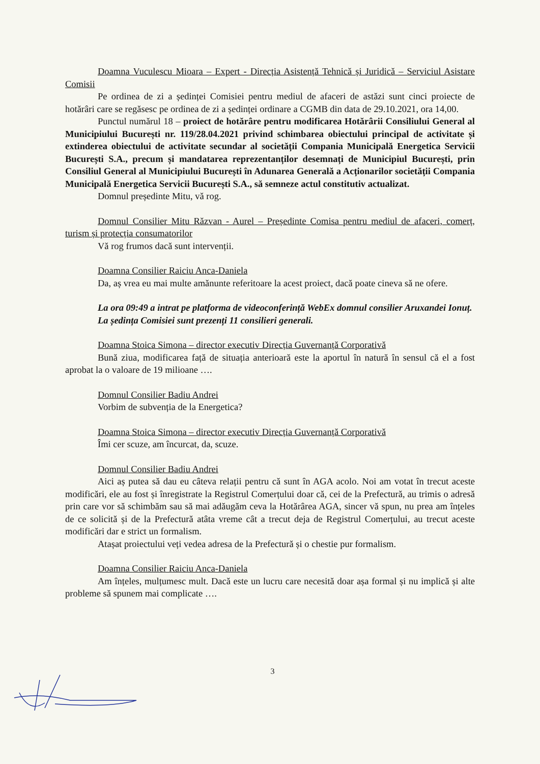Doamna Vuculescu Mioara – Expert - Direcția Asistență Tehnică și Juridică – Serviciul Asistare Comisii
Pe ordinea de zi a ședinței Comisiei pentru mediul de afaceri de astăzi sunt cinci proiecte de hotărâri care se regăsesc pe ordinea de zi a ședinței ordinare a CGMB din data de 29.10.2021, ora 14,00.
Punctul numărul 18 – proiect de hotărâre pentru modificarea Hotărârii Consiliului General al Municipiului București nr. 119/28.04.2021 privind schimbarea obiectului principal de activitate și extinderea obiectului de activitate secundar al societății Compania Municipală Energetica Servicii București S.A., precum și mandatarea reprezentanților desemnați de Municipiul București, prin Consiliul General al Municipiului București în Adunarea Generală a Acționarilor societății Compania Municipală Energetica Servicii București S.A., să semneze actul constitutiv actualizat.
Domnul președinte Mitu, vă rog.
Domnul Consilier Mitu Răzvan - Aurel – Președinte Comisa pentru mediul de afaceri, comerț, turism și protecția consumatorilor
Vă rog frumos dacă sunt intervenții.
Doamna Consilier Raiciu Anca-Daniela
Da, aș vrea eu mai multe amănunte referitoare la acest proiect, dacă poate cineva să ne ofere.
La ora 09:49 a intrat pe platforma de videoconferință WebEx domnul consilier Aruxandei Ionuț.
La ședința Comisiei sunt prezenți 11 consilieri generali.
Doamna Stoica Simona – director executiv Direcția Guvernanță Corporativă
Bună ziua, modificarea față de situația anterioară este la aportul în natură în sensul că el a fost aprobat la o valoare de 19 milioane ….
Domnul Consilier Badiu Andrei
Vorbim de subvenția de la Energetica?
Doamna Stoica Simona – director executiv Direcția Guvernanță Corporativă
Îmi cer scuze, am încurcat, da, scuze.
Domnul Consilier Badiu Andrei
Aici aș putea să dau eu câteva relații pentru că sunt în AGA acolo. Noi am votat în trecut aceste modificări, ele au fost și înregistrate la Registrul Comerțului doar că, cei de la Prefectură, au trimis o adresă prin care vor să schimbăm sau să mai adăugăm ceva la Hotărârea AGA, sincer vă spun, nu prea am înțeles de ce solicită și de la Prefectură atâta vreme cât a trecut deja de Registrul Comerțului, au trecut aceste modificări dar e strict un formalism.
Atașat proiectului veți vedea adresa de la Prefectură și o chestie pur formalism.
Doamna Consilier Raiciu Anca-Daniela
Am înțeles, mulțumesc mult. Dacă este un lucru care necesită doar așa formal și nu implică și alte probleme să spunem mai complicate ….
3